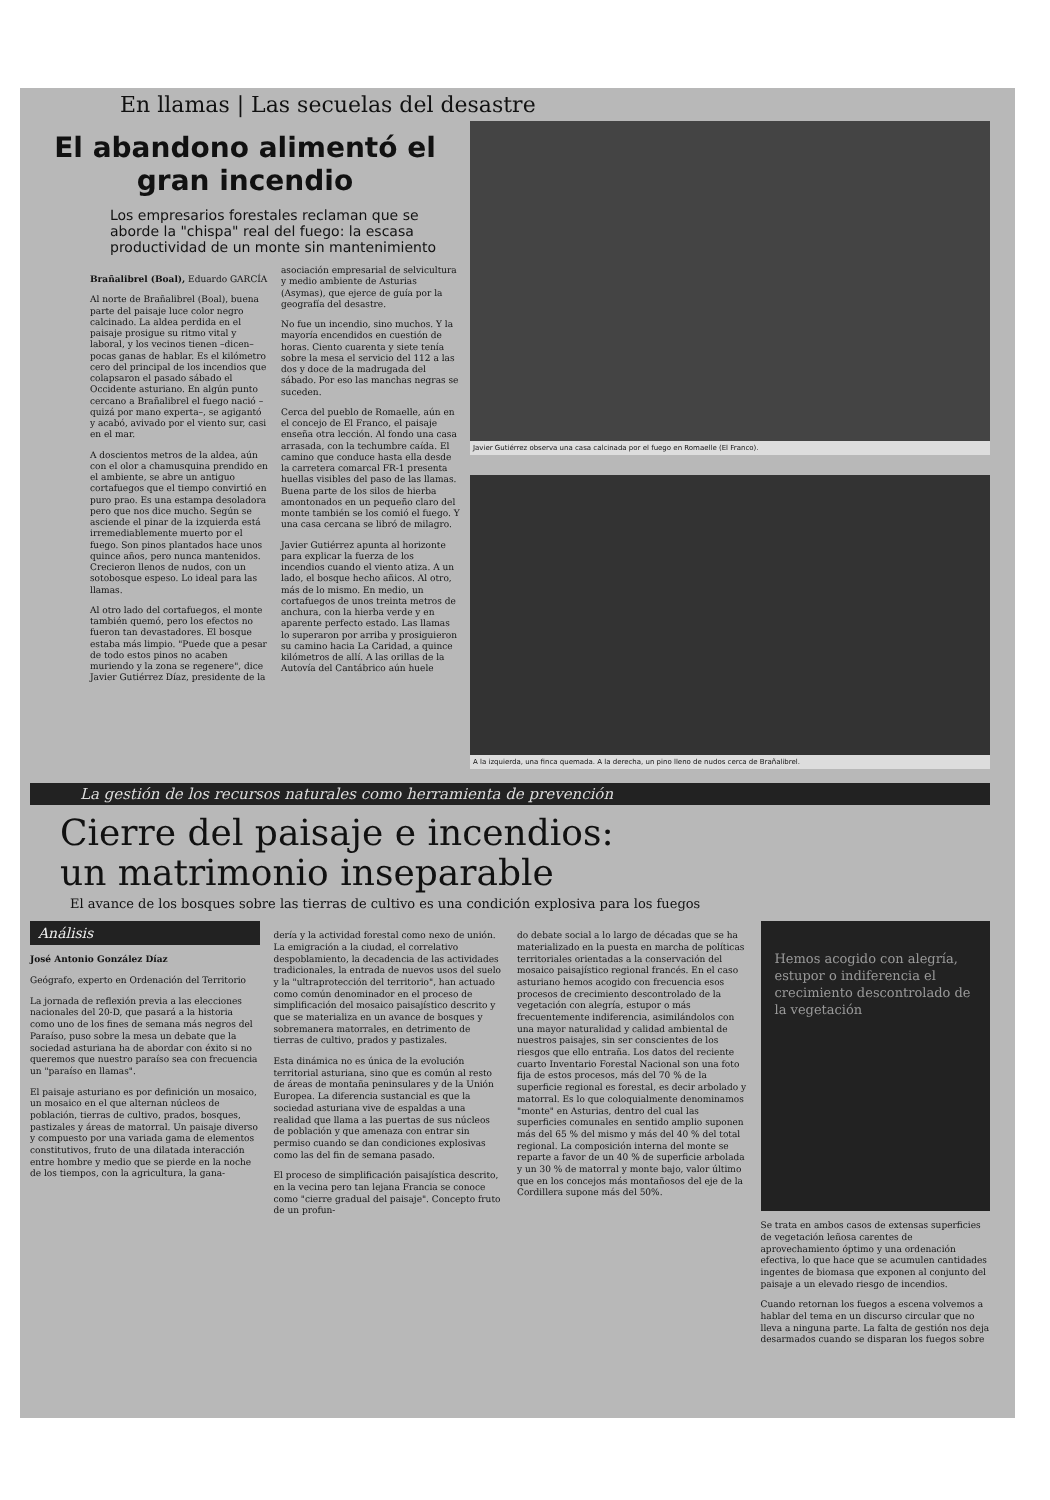En llamas | Las secuelas del desastre
El abandono alimentó el gran incendio
Los empresarios forestales reclaman que se aborde la "chispa" real del fuego: la escasa productividad de un monte sin mantenimiento
Brañalibrel (Boal), Eduardo GARCÍA
Al norte de Brañalibrel (Boal), buena parte del paisaje luce color negro calcinado. La aldea perdida en el paisaje prosigue su ritmo vital y laboral, y los vecinos tienen –dicen– pocas ganas de hablar. Es el kilómetro cero del principal de los incendios que colapsaron el pasado sábado el Occidente asturiano. En algún punto cercano a Brañalibrel el fuego nació –quizá por mano experta–, se agigantó y acabó, avivado por el viento sur, casi en el mar.
A doscientos metros de la aldea, aún con el olor a chamusquina prendido en el ambiente, se abre un antiguo cortafuegos que el tiempo convirtió en puro prao. Es una estampa desoladora pero que nos dice mucho. Según se asciende el pinar de la izquierda está irremediablemente muerto por el fuego. Son pinos plantados hace unos quince años, pero nunca mantenidos. Crecieron llenos de nudos, con un sotobosque espeso. Lo ideal para las llamas.
Al otro lado del cortafuegos, el monte también quemó, pero los efectos no fueron tan devastadores. El bosque estaba más limpio. "Puede que a pesar de todo estos pinos no acaben muriendo y la zona se regenere", dice Javier Gutiérrez Díaz, presidente de la asociación empresarial de selvicultura y medio ambiente de Asturias (Asymas), que ejerce de guía por la geografía del desastre.
No fue un incendio, sino muchos. Y la mayoría encendidos en cuestión de horas. Ciento cuarenta y siete tenía sobre la mesa el servicio del 112 a las dos y doce de la madrugada del sábado. Por eso las manchas negras se suceden.
Cerca del pueblo de Romaelle, aún en el concejo de El Franco, el paisaje enseña otra lección. Al fondo una casa arrasada, con la techumbre caída. El camino que conduce hasta ella desde la carretera comarcal FR-1 presenta huellas visibles del paso de las llamas. Buena parte de los silos de hierba amontonados en un pequeño claro del monte también se los comió el fuego. Y una casa cercana se libró de milagro.
Javier Gutiérrez apunta al horizonte para explicar la fuerza de los incendios cuando el viento atiza. A un lado, el bosque hecho añicos. Al otro, más de lo mismo. En medio, un cortafuegos de unos treinta metros de anchura, con la hierba verde y en aparente perfecto estado. Las llamas lo superaron por arriba y prosiguieron su camino hacia La Caridad, a quince kilómetros de allí. A las orillas de la Autovía del Cantábrico aún huele
Javier Gutiérrez observa una casa calcinada por el fuego en Romaelle (El Franco).
A la izquierda, una finca quemada. A la derecha, un pino lleno de nudos cerca de Brañalibrel.
La gestión de los recursos naturales como herramienta de prevención
Cierre del paisaje e incendios:
un matrimonio inseparable
El avance de los bosques sobre las tierras de cultivo es una condición explosiva para los fuegos
Análisis
José Antonio González Díaz
Geógrafo, experto en Ordenación del Territorio
La jornada de reflexión previa a las elecciones nacionales del 20-D, que pasará a la historia como uno de los fines de semana más negros del Paraíso, puso sobre la mesa un debate que la sociedad asturiana ha de abordar con éxito si no queremos que nuestro paraíso sea con frecuencia un "paraíso en llamas".
El paisaje asturiano es por definición un mosaico, un mosaico en el que alternan núcleos de población, tierras de cultivo, prados, bosques, pastizales y áreas de matorral. Un paisaje diverso y compuesto por una variada gama de elementos constitutivos, fruto de una dilatada interacción entre hombre y medio que se pierde en la noche de los tiempos, con la agricultura, la gana-
dería y la actividad forestal como nexo de unión. La emigración a la ciudad, el correlativo despoblamiento, la decadencia de las actividades tradicionales, la entrada de nuevos usos del suelo y la "ultraprotección del territorio", han actuado como común denominador en el proceso de simplificación del mosaico paisajístico descrito y que se materializa en un avance de bosques y sobremanera matorrales, en detrimento de tierras de cultivo, prados y pastizales.
Esta dinámica no es única de la evolución territorial asturiana, sino que es común al resto de áreas de montaña peninsulares y de la Unión Europea. La diferencia sustancial es que la sociedad asturiana vive de espaldas a una realidad que llama a las puertas de sus núcleos de población y que amenaza con entrar sin permiso cuando se dan condiciones explosivas como las del fin de semana pasado.
El proceso de simplificación paisajística descrito, en la vecina pero tan lejana Francia se conoce como "cierre gradual del paisaje". Concepto fruto de un profun-
do debate social a lo largo de décadas que se ha materializado en la puesta en marcha de políticas territoriales orientadas a la conservación del mosaico paisajístico regional francés. En el caso asturiano hemos acogido con frecuencia esos procesos de crecimiento descontrolado de la vegetación con alegría, estupor o más frecuentemente indiferencia, asimilándolos con una mayor naturalidad y calidad ambiental de nuestros paisajes, sin ser conscientes de los riesgos que ello entraña. Los datos del reciente cuarto Inventario Forestal Nacional son una foto fija de estos procesos, más del 70 % de la superficie regional es forestal, es decir arbolado y matorral. Es lo que coloquialmente denominamos "monte" en Asturias, dentro del cual las superficies comunales en sentido amplio suponen más del 65 % del mismo y más del 40 % del total regional. La composición interna del monte se reparte a favor de un 40 % de superficie arbolada y un 30 % de matorral y monte bajo, valor último que en los concejos más montañosos del eje de la Cordillera supone más del 50%.
Hemos acogido con alegría, estupor o indiferencia el crecimiento descontrolado de la vegetación
Se trata en ambos casos de extensas superficies de vegetación leñosa carentes de aprovechamiento óptimo y una ordenación efectiva, lo que hace que se acumulen cantidades ingentes de biomasa que exponen al conjunto del paisaje a un elevado riesgo de incendios.
Cuando retornan los fuegos a escena volvemos a hablar del tema en un discurso circular que no lleva a ninguna parte. La falta de gestión nos deja desarmados cuando se disparan los fuegos sobre